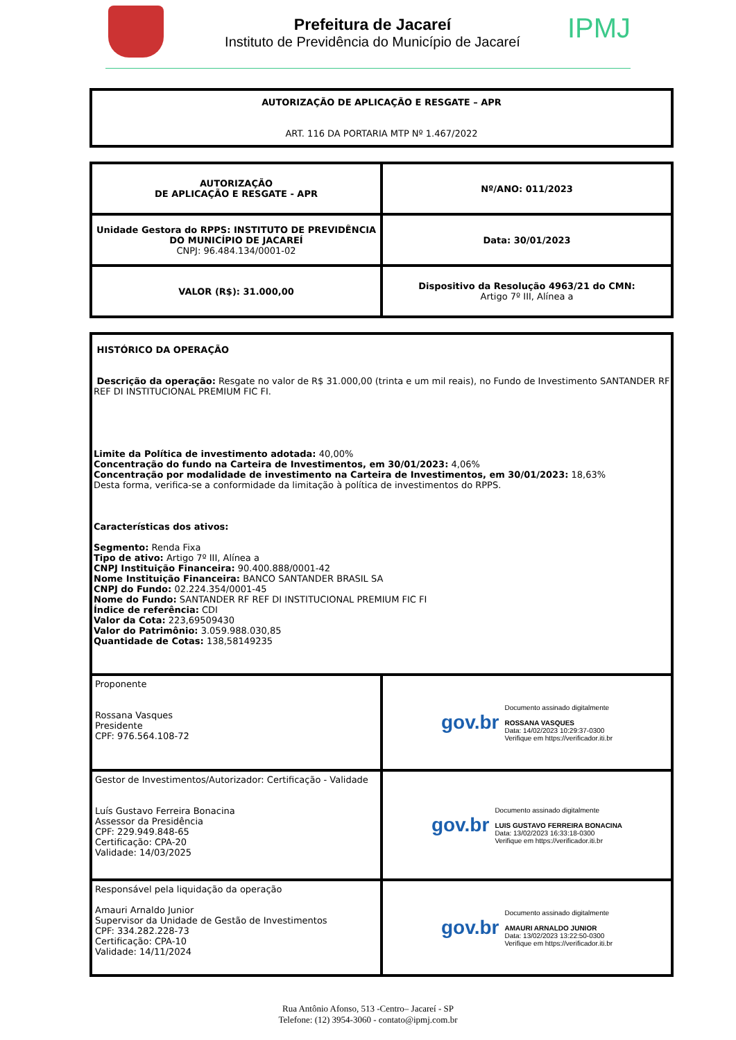Prefeitura de Jacareí
Instituto de Previdência do Município de Jacareí
IPMJ
| AUTORIZAÇÃO DE APLICAÇÃO E RESGATE – APR ART. 116 DA PORTARIA MTP Nº 1.467/2022 |
| AUTORIZAÇÃO DE APLICAÇÃO E RESGATE - APR | Nº/ANO: 011/2023 |
| Unidade Gestora do RPPS: INSTITUTO DE PREVIDÊNCIA DO MUNICÍPIO DE JACAREÍ CNPJ: 96.484.134/0001-02 | Data: 30/01/2023 |
| VALOR (R$): 31.000,00 | Dispositivo da Resolução 4963/21 do CMN: Artigo 7º III, Alínea a |
| HISTÓRICO DA OPERAÇÃO Descrição da operação: Resgate no valor de R$ 31.000,00 (trinta e um mil reais), no Fundo de Investimento SANTANDER RF REF DI INSTITUCIONAL PREMIUM FIC FI. Limite da Política de investimento adotada: 40,00% Concentração do fundo na Carteira de Investimentos, em 30/01/2023: 4,06% Concentração por modalidade de investimento na Carteira de Investimentos, em 30/01/2023: 18,63% Desta forma, verifica-se a conformidade da limitação à política de investimentos do RPPS. Características dos ativos: Segmento: Renda Fixa Tipo de ativo: Artigo 7º III, Alínea a CNPJ Instituição Financeira: 90.400.888/0001-42 Nome Instituição Financeira: BANCO SANTANDER BRASIL SA CNPJ do Fundo: 02.224.354/0001-45 Nome do Fundo: SANTANDER RF REF DI INSTITUCIONAL PREMIUM FIC FI Índice de referência: CDI Valor da Cota: 223,69509430 Valor do Patrimônio: 3.059.988.030,85 Quantidade de Cotas: 138,58149235 | |
| Proponente Rossana Vasques Presidente CPF: 976.564.108-72 | gov.br Documento assinado digitalmente ROSSANA VASQUES Data: 14/02/2023 10:29:37-0300 Verifique em https://verificador.iti.br |
| Gestor de Investimentos/Autorizador: Certificação - Validade Luís Gustavo Ferreira Bonacina Assessor da Presidência CPF: 229.949.848-65 Certificação: CPA-20 Validade: 14/03/2025 | gov.br Documento assinado digitalmente LUIS GUSTAVO FERREIRA BONACINA Data: 13/02/2023 16:33:18-0300 Verifique em https://verificador.iti.br |
| Responsável pela liquidação da operação Amauri Arnaldo Junior Supervisor da Unidade de Gestão de Investimentos CPF: 334.282.228-73 Certificação: CPA-10 Validade: 14/11/2024 | gov.br Documento assinado digitalmente AMAURI ARNALDO JUNIOR Data: 13/02/2023 13:22:50-0300 Verifique em https://verificador.iti.br |
Rua Antônio Afonso, 513 -Centro– Jacareí - SP
Telefone: (12) 3954-3060 - contato@ipmj.com.br